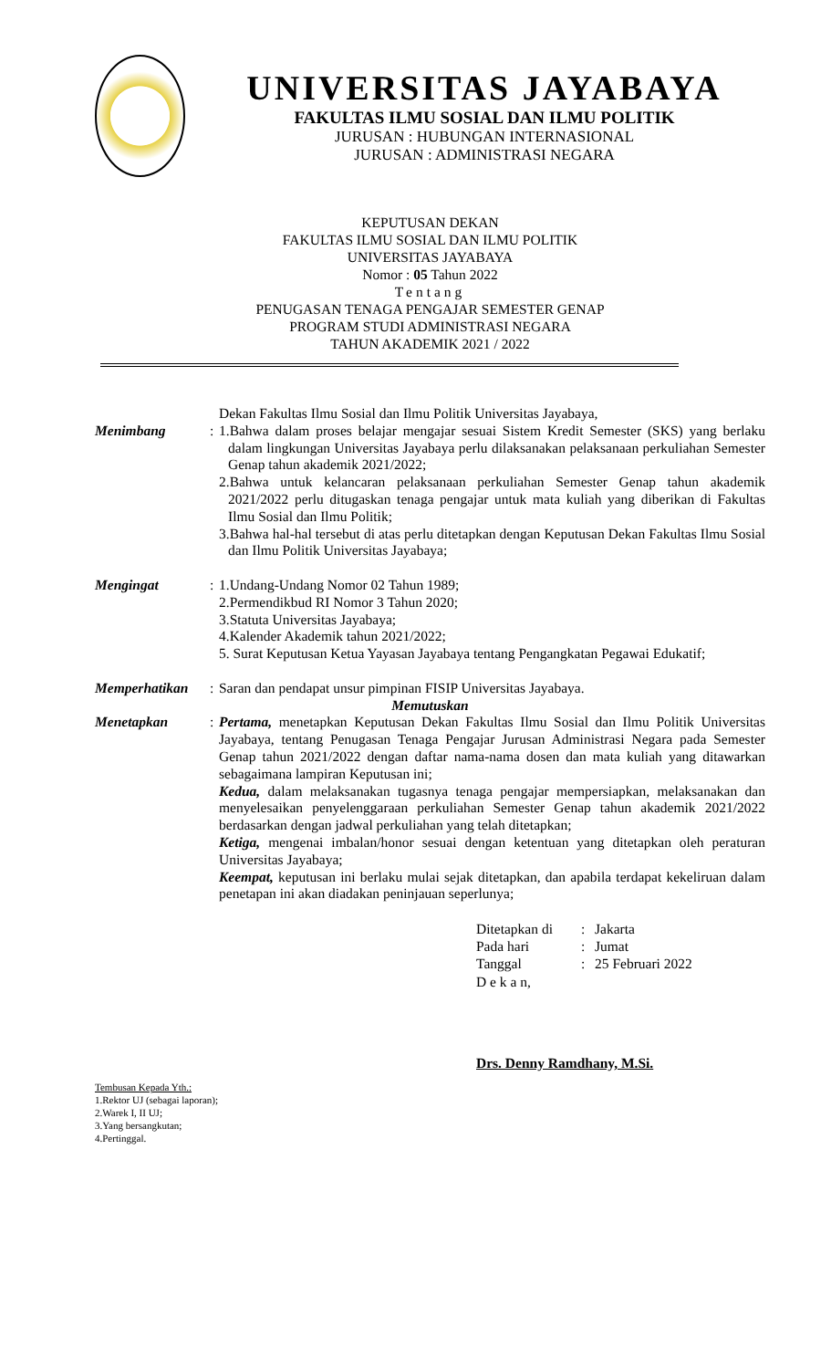UNIVERSITAS JAYABAYA
FAKULTAS ILMU SOSIAL DAN ILMU POLITIK
JURUSAN : HUBUNGAN INTERNASIONAL
JURUSAN : ADMINISTRASI NEGARA
KEPUTUSAN DEKAN
FAKULTAS ILMU SOSIAL DAN ILMU POLITIK
UNIVERSITAS JAYABAYA
Nomor : 05 Tahun 2022
Tentang
PENUGASAN TENAGA PENGAJAR SEMESTER GENAP
PROGRAM STUDI ADMINISTRASI NEGARA
TAHUN AKADEMIK 2021 / 2022
| | | Dekan Fakultas Ilmu Sosial dan Ilmu Politik Universitas Jayabaya, |
| Menimbang | : | 1.Bahwa dalam proses belajar mengajar sesuai Sistem Kredit Semester (SKS) yang berlaku dalam lingkungan Universitas Jayabaya perlu dilaksanakan pelaksanaan perkuliahan Semester Genap tahun akademik 2021/2022; 2.Bahwa untuk kelancaran pelaksanaan perkuliahan Semester Genap tahun akademik 2021/2022 perlu ditugaskan tenaga pengajar untuk mata kuliah yang diberikan di Fakultas Ilmu Sosial dan Ilmu Politik; 3.Bahwa hal-hal tersebut di atas perlu ditetapkan dengan Keputusan Dekan Fakultas Ilmu Sosial dan Ilmu Politik Universitas Jayabaya; |
| Mengingat | : | 1.Undang-Undang Nomor 02 Tahun 1989; 2.Permendikbud RI Nomor 3 Tahun 2020; 3.Statuta Universitas Jayabaya; 4.Kalender Akademik tahun 2021/2022; 5. Surat Keputusan Ketua Yayasan Jayabaya tentang Pengangkatan Pegawai Edukatif; |
| Memperhatikan | : | Saran dan pendapat unsur pimpinan FISIP Universitas Jayabaya. |
| Memutuskan | | |
| Menetapkan | : | Pertama, menetapkan Keputusan Dekan Fakultas Ilmu Sosial dan Ilmu Politik Universitas Jayabaya, tentang Penugasan Tenaga Pengajar Jurusan Administrasi Negara pada Semester Genap tahun 2021/2022 dengan daftar nama-nama dosen dan mata kuliah yang ditawarkan sebagaimana lampiran Keputusan ini; Kedua, dalam melaksanakan tugasnya tenaga pengajar mempersiapkan, melaksanakan dan menyelesaikan penyelenggaraan perkuliahan Semester Genap tahun akademik 2021/2022 berdasarkan dengan jadwal perkuliahan yang telah ditetapkan; Ketiga, mengenai imbalan/honor sesuai dengan ketentuan yang ditetapkan oleh peraturan Universitas Jayabaya; Keempat, keputusan ini berlaku mulai sejak ditetapkan, dan apabila terdapat kekeliruan dalam penetapan ini akan diadakan peninjauan seperlunya; |
| Ditetapkan di | : | Jakarta |
| Pada hari | : | Jumat |
| Tanggal | : | 25 Februari 2022 |
D e k a n,
Drs. Denny Ramdhany, M.Si.
Tembusan Kepada Yth.:
1.Rektor UJ (sebagai laporan);
2.Warek I, II UJ;
3.Yang bersangkutan;
4.Pertinggal.